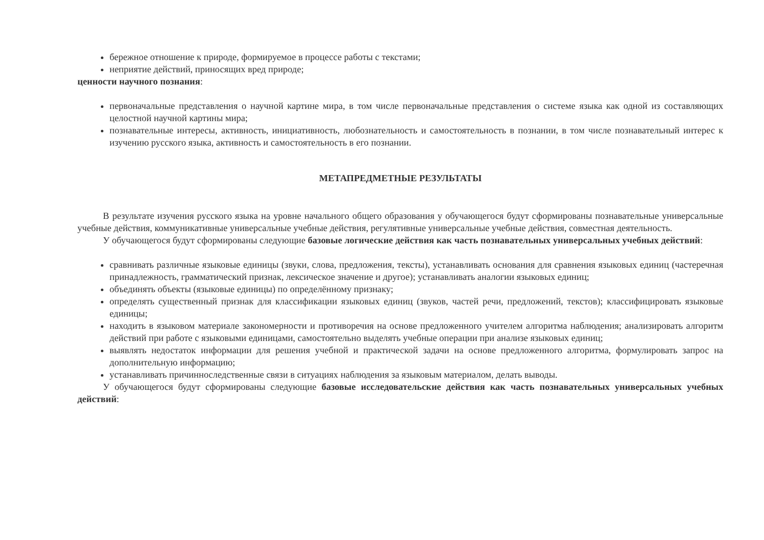бережное отношение к природе, формируемое в процессе работы с текстами;
неприятие действий, приносящих вред природе;
ценности научного познания:
первоначальные представления о научной картине мира, в том числе первоначальные представления о системе языка как одной из составляющих целостной научной картины мира;
познавательные интересы, активность, инициативность, любознательность и самостоятельность в познании, в том числе познавательный интерес к изучению русского языка, активность и самостоятельность в его познании.
МЕТАПРЕДМЕТНЫЕ РЕЗУЛЬТАТЫ
В результате изучения русского языка на уровне начального общего образования у обучающегося будут сформированы познавательные универсальные учебные действия, коммуникативные универсальные учебные действия, регулятивные универсальные учебные действия, совместная деятельность.
У обучающегося будут сформированы следующие базовые логические действия как часть познавательных универсальных учебных действий:
сравнивать различные языковые единицы (звуки, слова, предложения, тексты), устанавливать основания для сравнения языковых единиц (частеречная принадлежность, грамматический признак, лексическое значение и другое); устанавливать аналогии языковых единиц;
объединять объекты (языковые единицы) по определённому признаку;
определять существенный признак для классификации языковых единиц (звуков, частей речи, предложений, текстов); классифицировать языковые единицы;
находить в языковом материале закономерности и противоречия на основе предложенного учителем алгоритма наблюдения; анализировать алгоритм действий при работе с языковыми единицами, самостоятельно выделять учебные операции при анализе языковых единиц;
выявлять недостаток информации для решения учебной и практической задачи на основе предложенного алгоритма, формулировать запрос на дополнительную информацию;
устанавливать причинноследственные связи в ситуациях наблюдения за языковым материалом, делать выводы.
У обучающегося будут сформированы следующие базовые исследовательские действия как часть познавательных универсальных учебных действий: